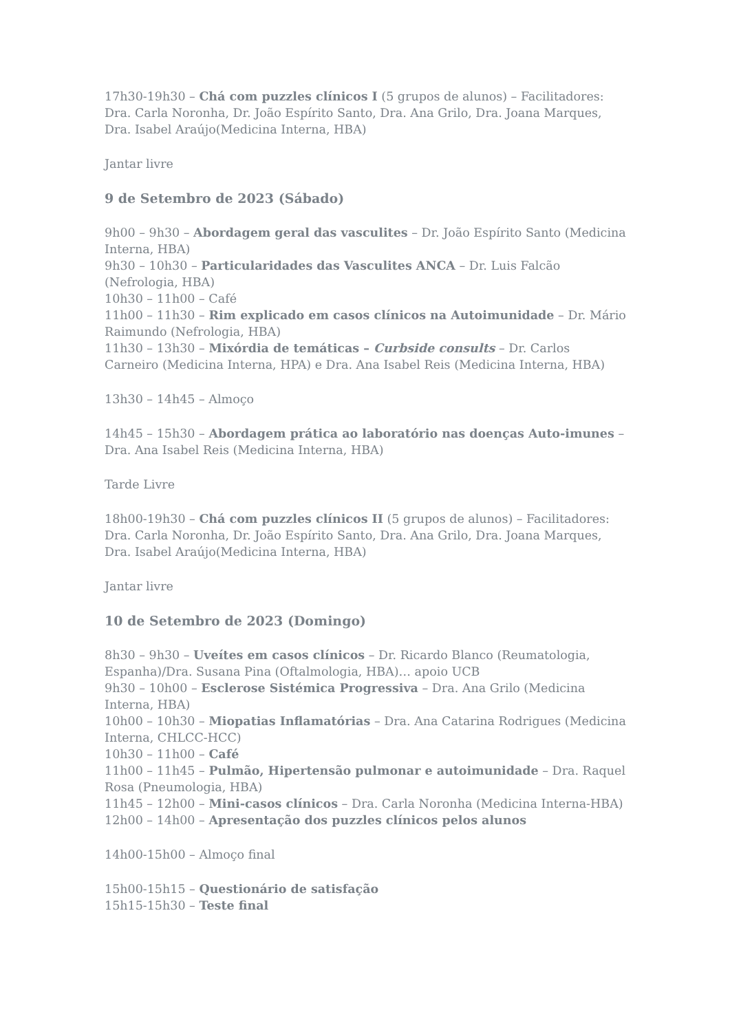17h30-19h30 – Chá com puzzles clínicos I (5 grupos de alunos) – Facilitadores: Dra. Carla Noronha, Dr. João Espírito Santo, Dra. Ana Grilo, Dra. Joana Marques, Dra. Isabel Araújo(Medicina Interna, HBA)
Jantar livre
9 de Setembro de 2023 (Sábado)
9h00 – 9h30 – Abordagem geral das vasculites – Dr. João Espírito Santo (Medicina Interna, HBA)
9h30 – 10h30 – Particularidades das Vasculites ANCA – Dr. Luis Falcão (Nefrologia, HBA)
10h30 – 11h00 – Café
11h00 – 11h30 – Rim explicado em casos clínicos na Autoimunidade – Dr. Mário Raimundo (Nefrologia, HBA)
11h30 – 13h30 – Mixórdia de temáticas – Curbside consults – Dr. Carlos Carneiro (Medicina Interna, HPA) e Dra. Ana Isabel Reis (Medicina Interna, HBA)
13h30 – 14h45 – Almoço
14h45 – 15h30 – Abordagem prática ao laboratório nas doenças Auto-imunes – Dra. Ana Isabel Reis (Medicina Interna, HBA)
Tarde Livre
18h00-19h30 – Chá com puzzles clínicos II (5 grupos de alunos) – Facilitadores: Dra. Carla Noronha, Dr. João Espírito Santo, Dra. Ana Grilo, Dra. Joana Marques, Dra. Isabel Araújo(Medicina Interna, HBA)
Jantar livre
10 de Setembro de 2023 (Domingo)
8h30 – 9h30 – Uveítes em casos clínicos – Dr. Ricardo Blanco (Reumatologia, Espanha)/Dra. Susana Pina (Oftalmologia, HBA)… apoio UCB
9h30 – 10h00 – Esclerose Sistémica Progressiva – Dra. Ana Grilo (Medicina Interna, HBA)
10h00 – 10h30 – Miopatias Inflamatórias – Dra. Ana Catarina Rodrigues (Medicina Interna, CHLCC-HCC)
10h30 – 11h00 – Café
11h00 – 11h45 – Pulmão, Hipertensão pulmonar e autoimunidade – Dra. Raquel Rosa (Pneumologia, HBA)
11h45 – 12h00 – Mini-casos clínicos – Dra. Carla Noronha (Medicina Interna-HBA)
12h00 – 14h00 – Apresentação dos puzzles clínicos pelos alunos
14h00-15h00 – Almoço final
15h00-15h15 – Questionário de satisfação
15h15-15h30 – Teste final